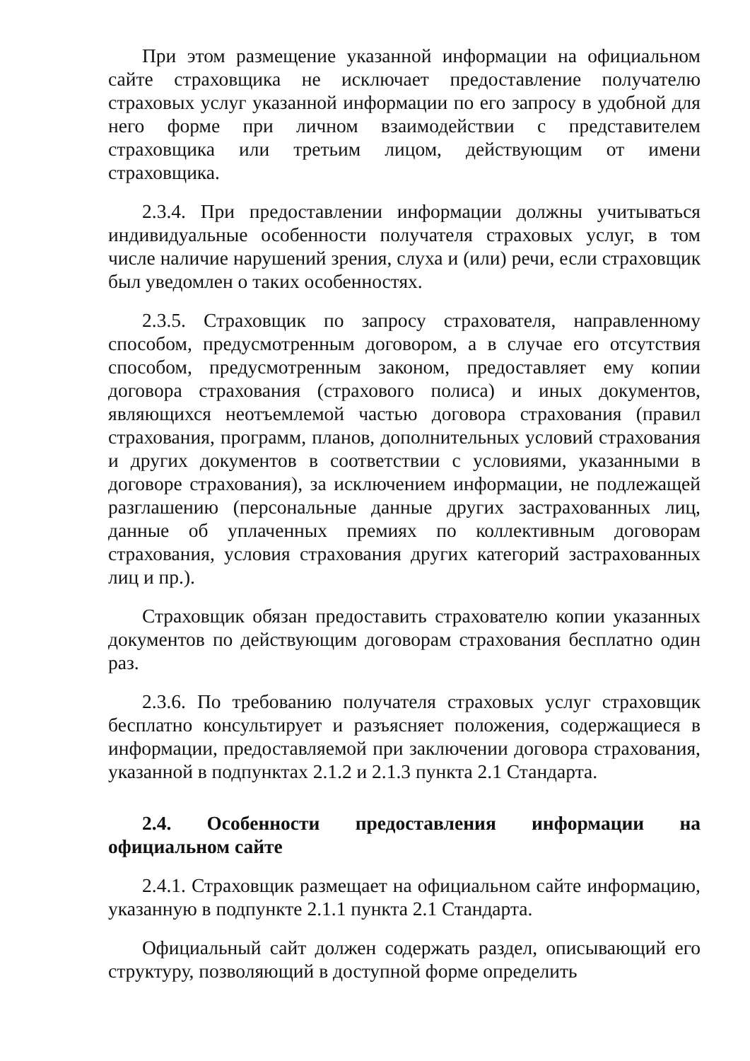При этом размещение указанной информации на официальном сайте страховщика не исключает предоставление получателю страховых услуг указанной информации по его запросу в удобной для него форме при личном взаимодействии с представителем страховщика или третьим лицом, действующим от имени страховщика.
2.3.4. При предоставлении информации должны учитываться индивидуальные особенности получателя страховых услуг, в том числе наличие нарушений зрения, слуха и (или) речи, если страховщик был уведомлен о таких особенностях.
2.3.5. Страховщик по запросу страхователя, направленному способом, предусмотренным договором, а в случае его отсутствия способом, предусмотренным законом, предоставляет ему копии договора страхования (страхового полиса) и иных документов, являющихся неотъемлемой частью договора страхования (правил страхования, программ, планов, дополнительных условий страхования и других документов в соответствии с условиями, указанными в договоре страхования), за исключением информации, не подлежащей разглашению (персональные данные других застрахованных лиц, данные об уплаченных премиях по коллективным договорам страхования, условия страхования других категорий застрахованных лиц и пр.).
Страховщик обязан предоставить страхователю копии указанных документов по действующим договорам страхования бесплатно один раз.
2.3.6. По требованию получателя страховых услуг страховщик бесплатно консультирует и разъясняет положения, содержащиеся в информации, предоставляемой при заключении договора страхования, указанной в подпунктах 2.1.2 и 2.1.3 пункта 2.1 Стандарта.
2.4. Особенности предоставления информации на официальном сайте
2.4.1. Страховщик размещает на официальном сайте информацию, указанную в подпункте 2.1.1 пункта 2.1 Стандарта.
Официальный сайт должен содержать раздел, описывающий его структуру, позволяющий в доступной форме определить